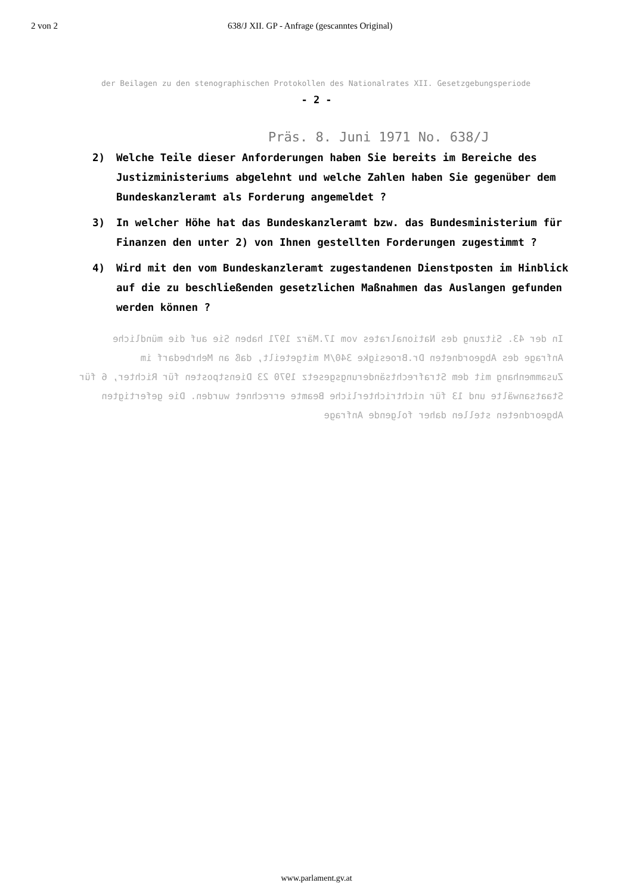2 von 2 638/J XII. GP - Anfrage (gescanntes Original)
der Beilagen zu den stenographischen Protokollen des Nationalrates XII. Gesetzgebungsperiode
- 2 -
Präs. 8. Juni 1971 No. 638/J
2) Welche Teile dieser Anforderungen haben Sie bereits im Bereiche des Justizministeriums abgelehnt und welche Zahlen haben Sie gegenüber dem Bundeskanzleramt als Forderung angemeldet ?
3) In welcher Höhe hat das Bundeskanzleramt bzw. das Bundesministerium für Finanzen den unter 2) von Ihnen gestellten Forderungen zugestimmt ?
4) Wird mit den vom Bundeskanzleramt zugestandenen Dienstposten im Hinblick auf die zu beschließenden gesetzlichen Maßnahmen das Auslangen gefunden werden können ?
In der 43. Sitzung des Nationalrates vom 17.März 1971 haben Sie auf die mündliche Anfrage des Abgeordneten Dr.Broesigke 340/M mitgeteilt, daß an Mehrbedarf im Zusammenhang mit dem Strafrechtsänderungsgesetz 1970 23 Dienstposten für Richter, 6 für Staatsanwälte und 13 für nichtrichterliche Beamte errechnet wurden. Die gefertigten Abgeordneten stellen daher folgende Anfrage
www.parlament.gv.at